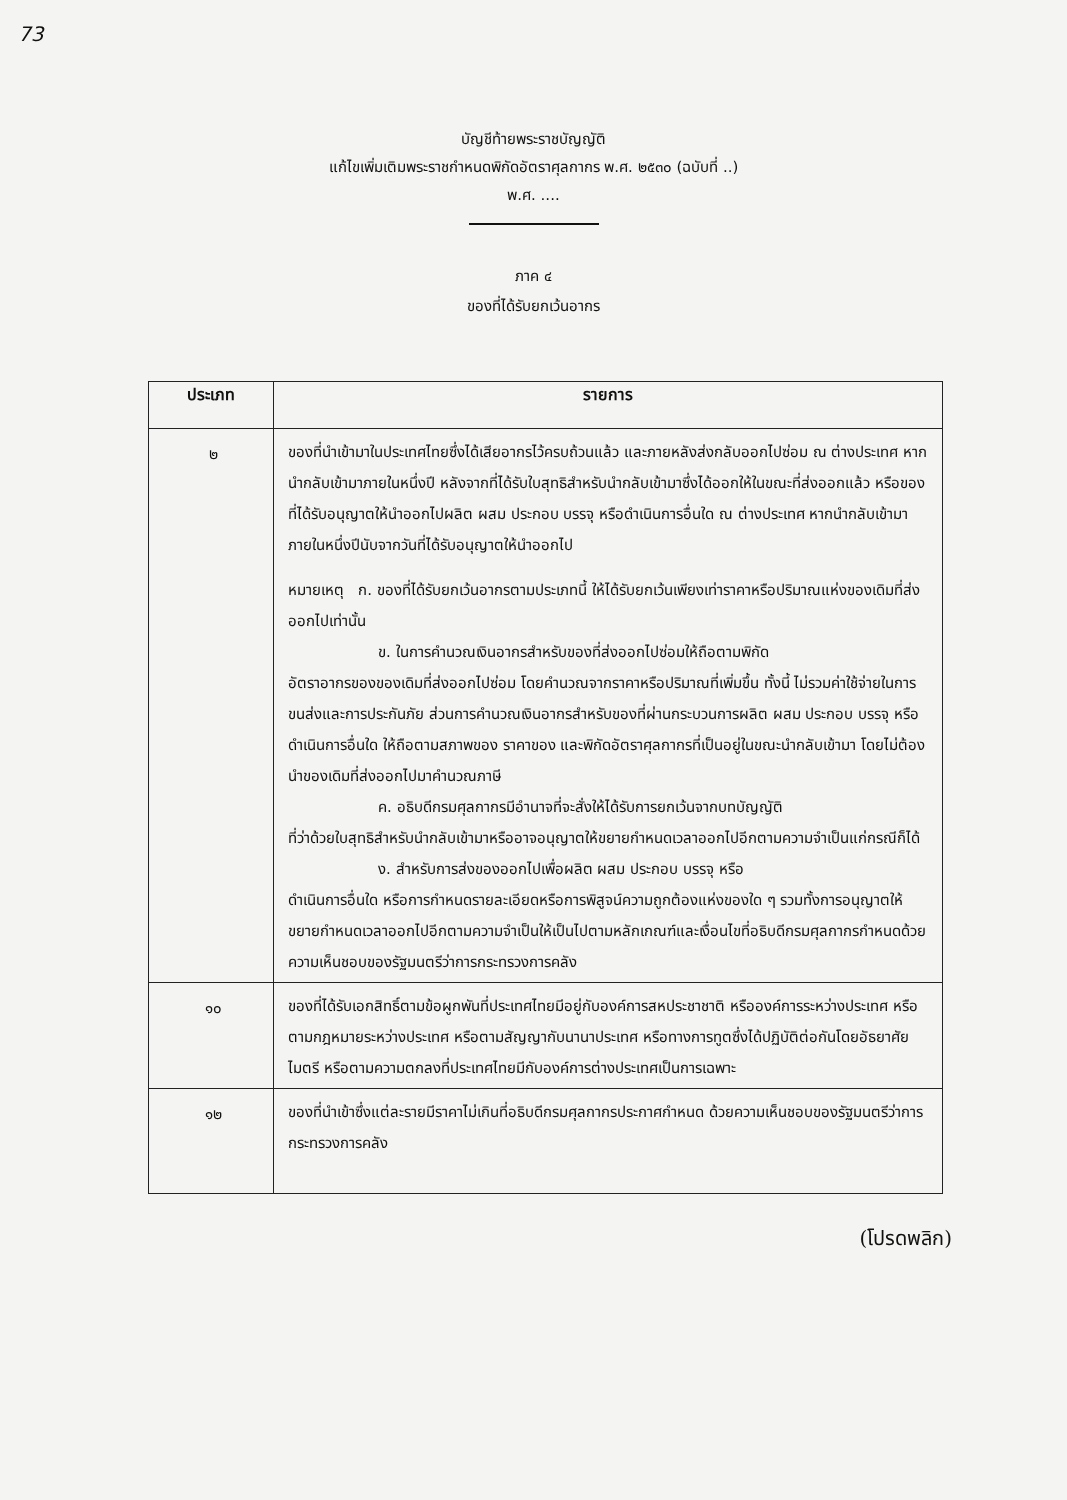73
บัญชีท้ายพระราชบัญญัติ
แก้ไขเพิ่มเติมพระราชกำหนดพิกัดอัตราศุลกากร พ.ศ. ๒๕๓๐ (ฉบับที่ ..)
พ.ศ. ....
ภาค ๔
ของที่ได้รับยกเว้นอากร
| ประเภท | รายการ |
| --- | --- |
| ๒ | ของที่นำเข้ามาในประเทศไทยซึ่งได้เสียอากรไว้ครบถ้วนแล้ว และภายหลังส่งกลับออกไปซ่อม ณ ต่างประเทศ หากนำกลับเข้ามาภายในหนึ่งปี หลังจากที่ได้รับใบสุทธิสำหรับนำกลับเข้ามาซึ่งได้ออกให้ในขณะที่ส่งออกแล้ว หรือของที่ได้รับอนุญาตให้นำออกไปผลิต ผสม ประกอบ บรรจุ หรือดำเนินการอื่นใด ณ ต่างประเทศ หากนำกลับเข้ามาภายในหนึ่งปีนับจากวันที่ได้รับอนุญาตให้นำออกไป หมายเหตุ ก. ของที่ได้รับยกเว้นอากรตามประเภทนี้ ให้ได้รับยกเว้นเพียงเท่าราคาหรือปริมาณแห่งของเดิมที่ส่งออกไปเท่านั้น ข. ในการคำนวณเงินอากรสำหรับของที่ส่งออกไปซ่อมให้ถือตามพิกัด อัตราอากรของของเดิมที่ส่งออกไปซ่อม โดยคำนวณจากราคาหรือปริมาณที่เพิ่มขึ้น ทั้งนี้ ไม่รวมค่าใช้จ่ายในการขนส่งและการประกันภัย ส่วนการคำนวณเงินอากรสำหรับของที่ผ่านกระบวนการผลิต ผสม ประกอบ บรรจุ หรือดำเนินการอื่นใด ให้ถือตามสภาพของ ราคาของ และพิกัดอัตราศุลกากรที่เป็นอยู่ในขณะนำกลับเข้ามา โดยไม่ต้องนำของเดิมที่ส่งออกไปมาคำนวณภาษี ค. อธิบดีกรมศุลกากรมีอำนาจที่จะสั่งให้ได้รับการยกเว้นจากบทบัญญัติ ที่ว่าด้วยใบสุทธิสำหรับนำกลับเข้ามาหรืออาจอนุญาตให้ขยายกำหนดเวลาออกไปอีกตามความจำเป็นแก่กรณีก็ได้ ง. สำหรับการส่งของออกไปเพื่อผลิต ผสม ประกอบ บรรจุ หรือ ดำเนินการอื่นใด หรือการกำหนดรายละเอียดหรือการพิสูจน์ความถูกต้องแห่งของใด ๆ รวมทั้งการอนุญาตให้ขยายกำหนดเวลาออกไปอีกตามความจำเป็นให้เป็นไปตามหลักเกณฑ์และเงื่อนไขที่อธิบดีกรมศุลกากรกำหนดด้วยความเห็นชอบของรัฐมนตรีว่าการกระทรวงการคลัง |
| ๑๐ | ของที่ได้รับเอกสิทธิ์ตามข้อผูกพันที่ประเทศไทยมีอยู่กับองค์การสหประชาชาติ หรือองค์การระหว่างประเทศ หรือตามกฎหมายระหว่างประเทศ หรือตามสัญญากับนานาประเทศ หรือทางการทูตซึ่งได้ปฏิบัติต่อกันโดยอัธยาศัยไมตรี หรือตามความตกลงที่ประเทศไทยมีกับองค์การต่างประเทศเป็นการเฉพาะ |
| ๑๒ | ของที่นำเข้าซึ่งแต่ละรายมีราคาไม่เกินที่อธิบดีกรมศุลกากรประกาศกำหนด ด้วยความเห็นชอบของรัฐมนตรีว่าการกระทรวงการคลัง |
(โปรดพลิก)